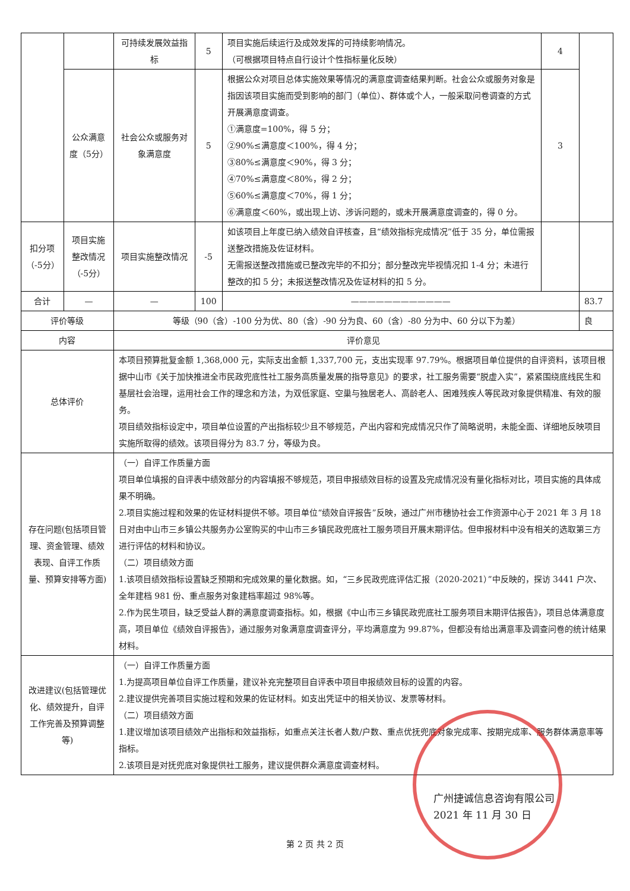| | | 可持续发展效益指标 | 5 | 项目实施后续运行及成效发挥的可持续影响情况。 （可根据项目特点自行设计个性指标量化反映） | 4 | |
| | 公众满意度（5分） | 社会公众或服务对象满意度 | 5 | 根据公众对项目总体实施效果等情况的满意度调查结果判断。社会公众或服务对象是指因该项目实施而受到影响的部门（单位）、群体或个人，一般采取问卷调查的方式开展满意度调查。 ①满意度=100%，得 5 分； ②90%≤满意度＜100%，得 4 分； ③80%≤满意度＜90%，得 3 分； ④70%≤满意度＜80%，得 2 分； ⑤60%≤满意度＜70%，得 1 分； ⑥满意度＜60%，或出现上访、涉诉问题的，或未开展满意度调查的，得 0 分。 | 3 | |
| 扣分项（-5分） | 项目实施整改情况（-5分） | 项目实施整改情况 | -5 | 如该项目上年度已纳入绩效自评核查，且“绩效指标完成情况”低于 35 分，单位需报送整改措施及佐证材料。 无需报送整改措施或已整改完毕的不扣分；部分整改完毕视情况扣 1-4 分；未进行整改的扣 5 分；未报送整改情况及佐证材料的扣 5 分。 | | |
| 合计 | — | — | 100 | ———————————— | | 83.7 |
| 评价等级 | | 等级（90（含）-100 分为优、80（含）-90 分为良、60（含）-80 分为中、60 分以下为差） | | | | 良 |
| 内容 | | 评价意见 | | | | |
| 总体评价 | | 本项目预算批复金额 1,368,000 元，实际支出金额 1,337,700 元，支出实现率 97.79%。根据项目单位提供的自评资料，该项目根据中山市《关于加快推进全市民政兜底性社工服务高质量发展的指导意见》的要求，社工服务需要“脱虚入实”，紧紧围绕底线民生和基层社会治理，运用社会工作的理念和方法，为双低家庭、空巢与独居老人、高龄老人、困难残疾人等民政对象提供精准、有效的服务。 项目绩效指标设定中，项目单位设置的产出指标较少且不够规范，产出内容和完成情况只作了简略说明，未能全面、详细地反映项目实施所取得的绩效。该项目得分为 83.7 分，等级为良。 | | | | |
| 存在问题(包括项目管理、资金管理、绩效表现、自评工作质量、预算安排等方面) | | （一）自评工作质量方面 项目单位填报的自评表中绩效部分的内容填报不够规范，项目申报绩效目标的设置及完成情况没有量化指标对比，项目实施的具体成果不明确。 2.项目实施过程和效果的佐证材料提供不够。项目单位“绩效自评报告”反映，通过广州市穗协社会工作资源中心于 2021 年 3 月 18 日对由中山市三乡镇公共服务办公室购买的中山市三乡镇民政兜底社工服务项目开展末期评估。但申报材料中没有相关的选取第三方进行评估的材料和协议。 （二）项目绩效方面 1.该项目绩效指标设置缺乏预期和完成效果的量化数据。如，“三乡民政兜底评估汇报（2020-2021）”中反映的，探访 3441 户次、全年建档 981 份、重点服务对象建档率超过 98%等。 2.作为民生项目，缺乏受益人群的满意度调查指标。如，根据《中山市三乡镇民政兜底社工服务项目末期评估报告》，项目总体满意度高，项目单位《绩效自评报告》，通过服务对象满意度调查评分，平均满意度为 99.87%，但都没有给出满意率及调查问卷的统计结果材料。 | | | | |
| 改进建议(包括管理优化、绩效提升，自评工作完善及预算调整等) | | （一）自评工作质量方面 1.为提高项目单位自评工作质量，建议补充完整项目自评表中项目申报绩效目标的设置的内容。 2.建议提供完善项目实施过程和效果的佐证材料。如支出凭证中的相关协议、发票等材料。 （二）项目绩效方面 1.建议增加该项目绩效产出指标和效益指标，如重点关注长者人数/户数、重点优抚兜底对象完成率、按期完成率、服务群体满意率等指标。 2.该项目是对抚兜底对象提供社工服务，建议提供群众满意度调查材料。 | | | | |
广州捷诚信息咨询有限公司
2021 年 11 月 30 日
第 2 页 共 2 页